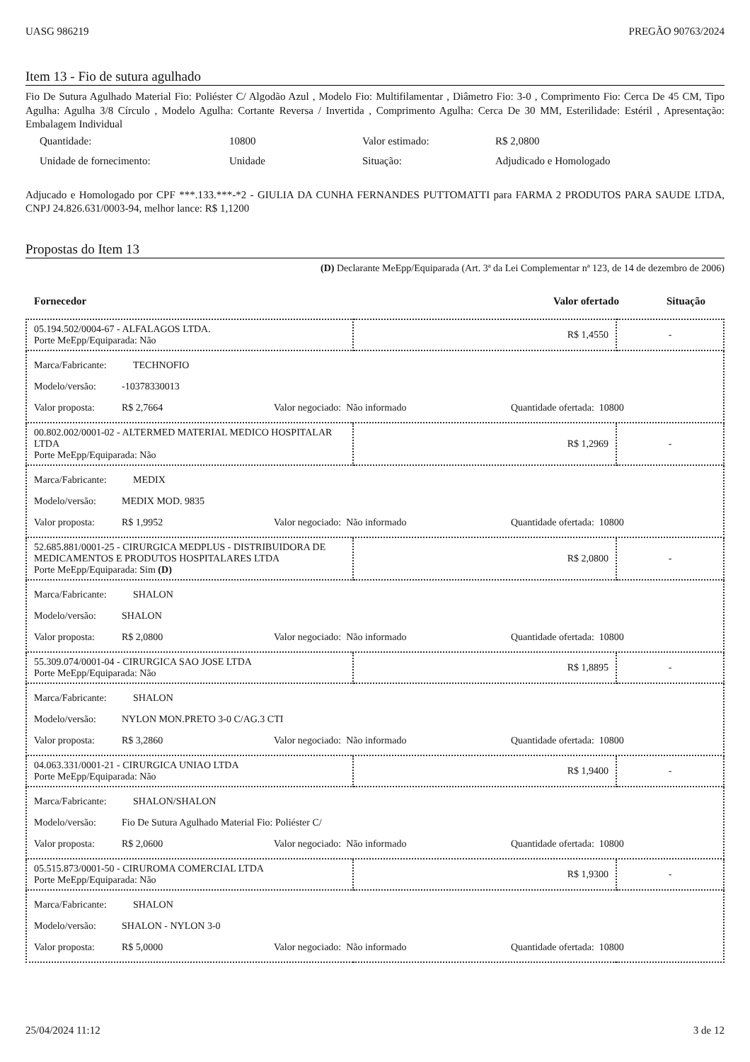UASG 986219 PREGÃO 90763/2024
Item 13 - Fio de sutura agulhado
Fio De Sutura Agulhado Material Fio: Poliéster C/ Algodão Azul , Modelo Fio: Multifilamentar , Diâmetro Fio: 3-0 , Comprimento Fio: Cerca De 45 CM, Tipo Agulha: Agulha 3/8 Círculo , Modelo Agulha: Cortante Reversa / Invertida , Comprimento Agulha: Cerca De 30 MM, Esterilidade: Estéril , Apresentação: Embalagem Individual
| Quantidade: | 10800 | Valor estimado: | R$ 2,0800 |
| Unidade de fornecimento: | Unidade | Situação: | Adjudicado e Homologado |
Adjucado e Homologado por CPF ***.133.***-*2 - GIULIA DA CUNHA FERNANDES PUTTOMATTI para FARMA 2 PRODUTOS PARA SAUDE LTDA, CNPJ 24.826.631/0003-94, melhor lance: R$ 1,1200
Propostas do Item 13
(D) Declarante MeEpp/Equiparada (Art. 3ª da Lei Complementar nª 123, de 14 de dezembro de 2006)
Fornecedor Valor ofertado Situação
| 05.194.502/0004-67 - ALFALAGOS LTDA. Porte MeEpp/Equiparada: Não | R$ 1,4550 | - |
| Marca/Fabricante: TECHNOFIO Modelo/versão: -10378330013 Valor proposta: R$ 2,7664 Valor negociado: Não informado Quantidade ofertada: 10800 | | |
| 00.802.002/0001-02 - ALTERMED MATERIAL MEDICO HOSPITALAR LTDA Porte MeEpp/Equiparada: Não | R$ 1,2969 | - |
| Marca/Fabricante: MEDIX Modelo/versão: MEDIX MOD. 9835 Valor proposta: R$ 1,9952 Valor negociado: Não informado Quantidade ofertada: 10800 | | |
| 52.685.881/0001-25 - CIRURGICA MEDPLUS - DISTRIBUIDORA DE MEDICAMENTOS E PRODUTOS HOSPITALARES LTDA Porte MeEpp/Equiparada: Sim (D) | R$ 2,0800 | - |
| Marca/Fabricante: SHALON Modelo/versão: SHALON Valor proposta: R$ 2,0800 Valor negociado: Não informado Quantidade ofertada: 10800 | | |
| 55.309.074/0001-04 - CIRURGICA SAO JOSE LTDA Porte MeEpp/Equiparada: Não | R$ 1,8895 | - |
| Marca/Fabricante: SHALON Modelo/versão: NYLON MON.PRETO 3-0 C/AG.3 CTI Valor proposta: R$ 3,2860 Valor negociado: Não informado Quantidade ofertada: 10800 | | |
| 04.063.331/0001-21 - CIRURGICA UNIAO LTDA Porte MeEpp/Equiparada: Não | R$ 1,9400 | - |
| Marca/Fabricante: SHALON/SHALON Modelo/versão: Fio De Sutura Agulhado Material Fio: Poliéster C/ Valor proposta: R$ 2,0600 Valor negociado: Não informado Quantidade ofertada: 10800 | | |
| 05.515.873/0001-50 - CIRUROMA COMERCIAL LTDA Porte MeEpp/Equiparada: Não | R$ 1,9300 | - |
| Marca/Fabricante: SHALON Modelo/versão: SHALON - NYLON 3-0 Valor proposta: R$ 5,0000 Valor negociado: Não informado Quantidade ofertada: 10800 | | |
25/04/2024 11:12 3 de 12